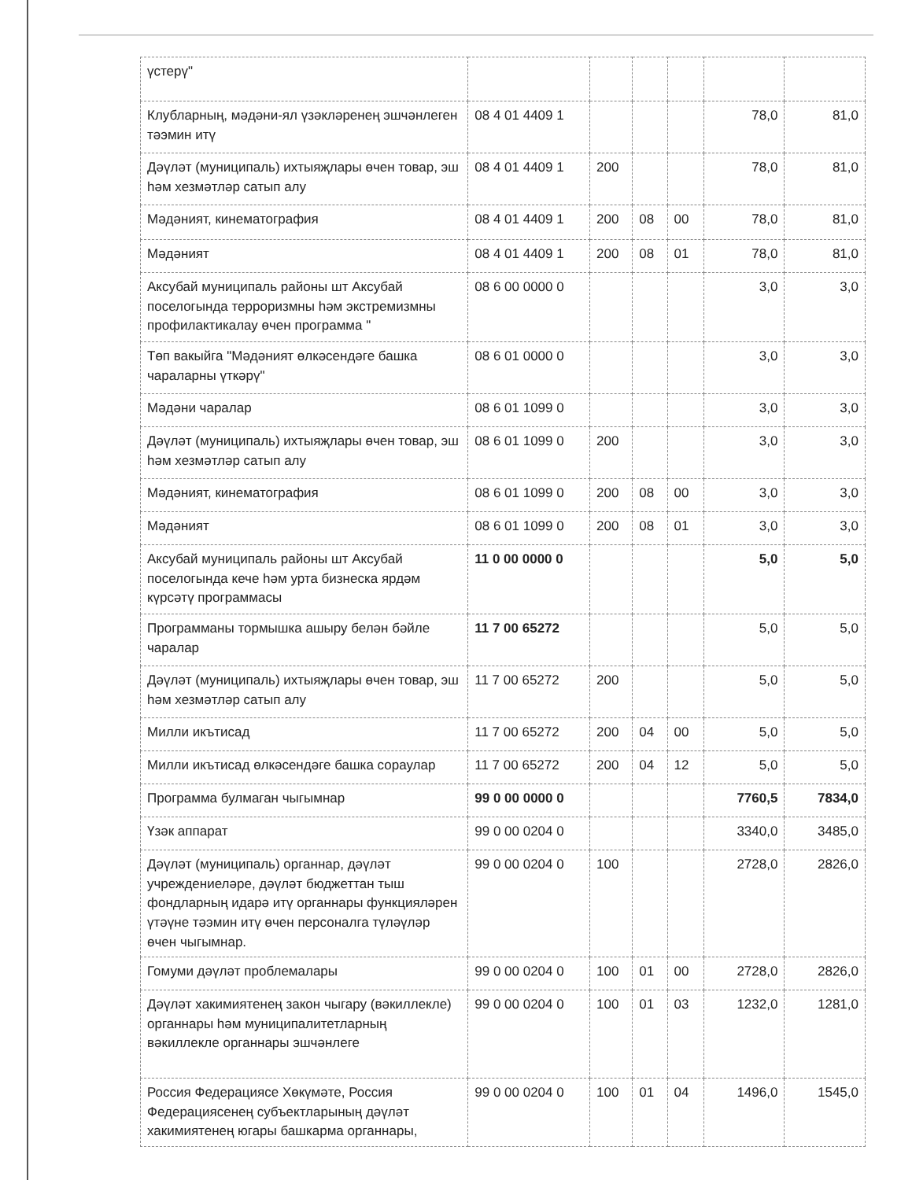| үстерү" | | | | | | |
| Клубларның, мәдәни-ял үзәкләренең эшчәнлеген тәэмин итү | 08 4 01 4409 1 | | | | 78,0 | 81,0 |
| Дәүләт (муниципаль) ихтыяҗлары өчен товар, эш һәм хезмәтләр сатып алу | 08 4 01 4409 1 | 200 | | | 78,0 | 81,0 |
| Мәдәният, кинематография | 08 4 01 4409 1 | 200 | 08 | 00 | 78,0 | 81,0 |
| Мәдәният | 08 4 01 4409 1 | 200 | 08 | 01 | 78,0 | 81,0 |
| Аксубай муниципаль районы шт Аксубай поселогында терроризмны һәм экстремизмны профилактикалау өчен программа " | 08 6 00 0000 0 | | | | 3,0 | 3,0 |
| Төп вакыйга "Мәдәният өлкәсендәге башка чараларны үткәрү" | 08 6 01 0000 0 | | | | 3,0 | 3,0 |
| Мәдәни чаралар | 08 6 01 1099 0 | | | | 3,0 | 3,0 |
| Дәүләт (муниципаль) ихтыяҗлары өчен товар, эш һәм хезмәтләр сатып алу | 08 6 01 1099 0 | 200 | | | 3,0 | 3,0 |
| Мәдәният, кинематография | 08 6 01 1099 0 | 200 | 08 | 00 | 3,0 | 3,0 |
| Мәдәният | 08 6 01 1099 0 | 200 | 08 | 01 | 3,0 | 3,0 |
| Аксубай муниципаль районы шт Аксубай поселогында кече һәм урта бизнеска ярдәм күрсәтү программасы | 11 0 00 0000 0 | | | | 5,0 | 5,0 |
| Программаны тормышка ашыру белән бәйле чаралар | 11 7 00 65272 | | | | 5,0 | 5,0 |
| Дәүләт (муниципаль) ихтыяҗлары өчен товар, эш һәм хезмәтләр сатып алу | 11 7 00 65272 | 200 | | | 5,0 | 5,0 |
| Милли икътисад | 11 7 00 65272 | 200 | 04 | 00 | 5,0 | 5,0 |
| Милли икътисад өлкәсендәге башка сораулар | 11 7 00 65272 | 200 | 04 | 12 | 5,0 | 5,0 |
| Программа булмаган чыгымнар | 99 0 00 0000 0 | | | | 7760,5 | 7834,0 |
| Үзәк аппарат | 99 0 00 0204 0 | | | | 3340,0 | 3485,0 |
| Дәүләт (муниципаль) органнар, дәүләт учреждениеләре, дәүләт бюджеттан тыш фондларның идарә итү органнары функцияләрен үтәүне тәэмин итү өчен персоналга түләүләр өчен чыгымнар. | 99 0 00 0204 0 | 100 | | | 2728,0 | 2826,0 |
| Гомуми дәүләт проблемалары | 99 0 00 0204 0 | 100 | 01 | 00 | 2728,0 | 2826,0 |
| Дәүләт хакимиятенең закон чыгару (вәкиллекле) органнары һәм муниципалитетларның вәкиллекле органнары эшчәнлеге | 99 0 00 0204 0 | 100 | 01 | 03 | 1232,0 | 1281,0 |
| Россия Федерациясе Хөкүмәте, Россия Федерациясенең субъектларының дәүләт хакимиятенең югары башкарма органнары, | 99 0 00 0204 0 | 100 | 01 | 04 | 1496,0 | 1545,0 |